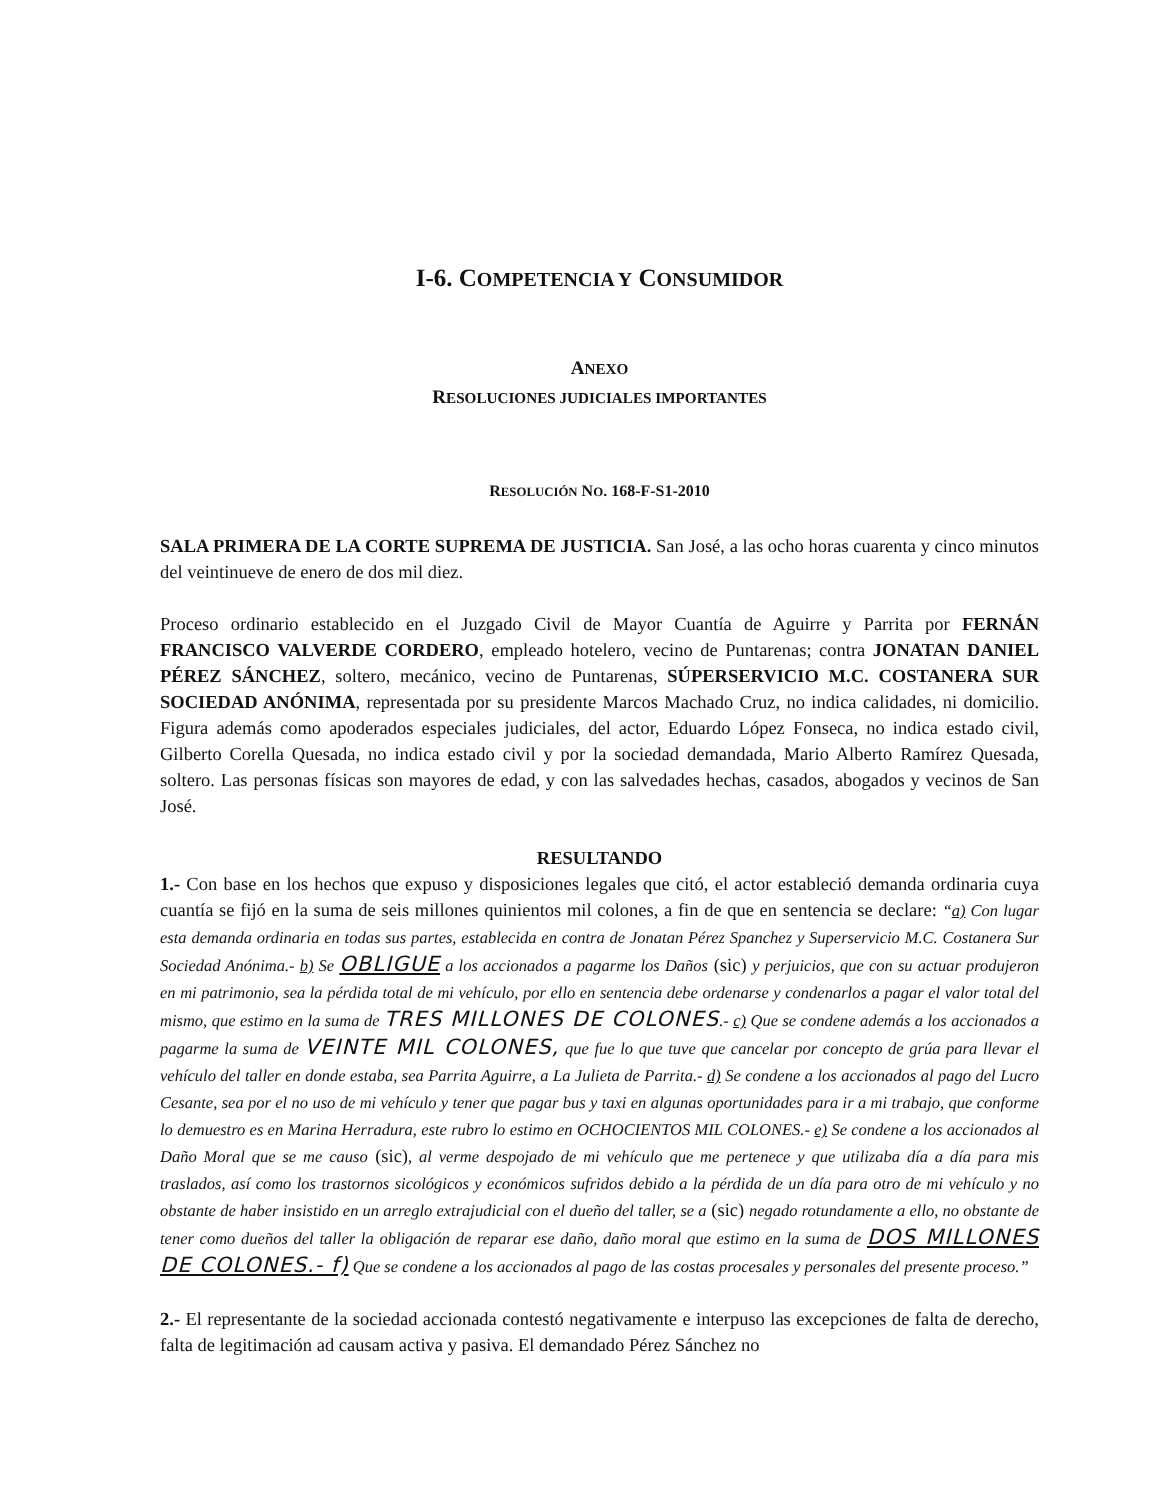I-6. COMPETENCIA Y CONSUMIDOR
ANEXO
RESOLUCIONES JUDICIALES IMPORTANTES
RESOLUCIÓN NO. 168-F-S1-2010
SALA PRIMERA DE LA CORTE SUPREMA DE JUSTICIA. San José, a las ocho horas cuarenta y cinco minutos del veintinueve de enero de dos mil diez.
Proceso ordinario establecido en el Juzgado Civil de Mayor Cuantía de Aguirre y Parrita por FERNÁN FRANCISCO VALVERDE CORDERO, empleado hotelero, vecino de Puntarenas; contra JONATAN DANIEL PÉREZ SÁNCHEZ, soltero, mecánico, vecino de Puntarenas, SÚPERSERVICIO M.C. COSTANERA SUR SOCIEDAD ANÓNIMA, representada por su presidente Marcos Machado Cruz, no indica calidades, ni domicilio. Figura además como apoderados especiales judiciales, del actor, Eduardo López Fonseca, no indica estado civil, Gilberto Corella Quesada, no indica estado civil y por la sociedad demandada, Mario Alberto Ramírez Quesada, soltero. Las personas físicas son mayores de edad, y con las salvedades hechas, casados, abogados y vecinos de San José.
RESULTANDO
1.- Con base en los hechos que expuso y disposiciones legales que citó, el actor estableció demanda ordinaria cuya cuantía se fijó en la suma de seis millones quinientos mil colones, a fin de que en sentencia se declare: “a) Con lugar esta demanda ordinaria en todas sus partes, establecida en contra de Jonatan Pérez Spanchez y Superservicio M.C. Costanera Sur Sociedad Anónima.- b) Se OBLIGUE a los accionados a pagarme los Daños (sic) y perjuicios, que con su actuar produjeron en mi patrimonio, sea la pérdida total de mi vehículo, por ello en sentencia debe ordenarse y condenarlos a pagar el valor total del mismo, que estimo en la suma de TRES MILLONES DE COLONES.- c) Que se condene además a los accionados a pagarme la suma de VEINTE MIL COLONES, que fue lo que tuve que cancelar por concepto de grúa para llevar el vehículo del taller en donde estaba, sea Parrita Aguirre, a La Julieta de Parrita.- d) Se condene a los accionados al pago del Lucro Cesante, sea por el no uso de mi vehículo y tener que pagar bus y taxi en algunas oportunidades para ir a mi trabajo, que conforme lo demuestro es en Marina Herradura, este rubro lo estimo en OCHOCIENTOS MIL COLONES.- e) Se condene a los accionados al Daño Moral que se me causo (sic), al verme despojado de mi vehículo que me pertenece y que utilizaba día a día para mis traslados, así como los trastornos sicológicos y económicos sufridos debido a la pérdida de un día para otro de mi vehículo y no obstante de haber insistido en un arreglo extrajudicial con el dueño del taller, se a (sic) negado rotundamente a ello, no obstante de tener como dueños del taller la obligación de reparar ese daño, daño moral que estimo en la suma de DOS MILLONES DE COLONES.- f) Que se condene a los accionados al pago de las costas procesales y personales del presente proceso.”
2.- El representante de la sociedad accionada contestó negativamente e interpuso las excepciones de falta de derecho, falta de legitimación ad causam activa y pasiva. El demandado Pérez Sánchez no